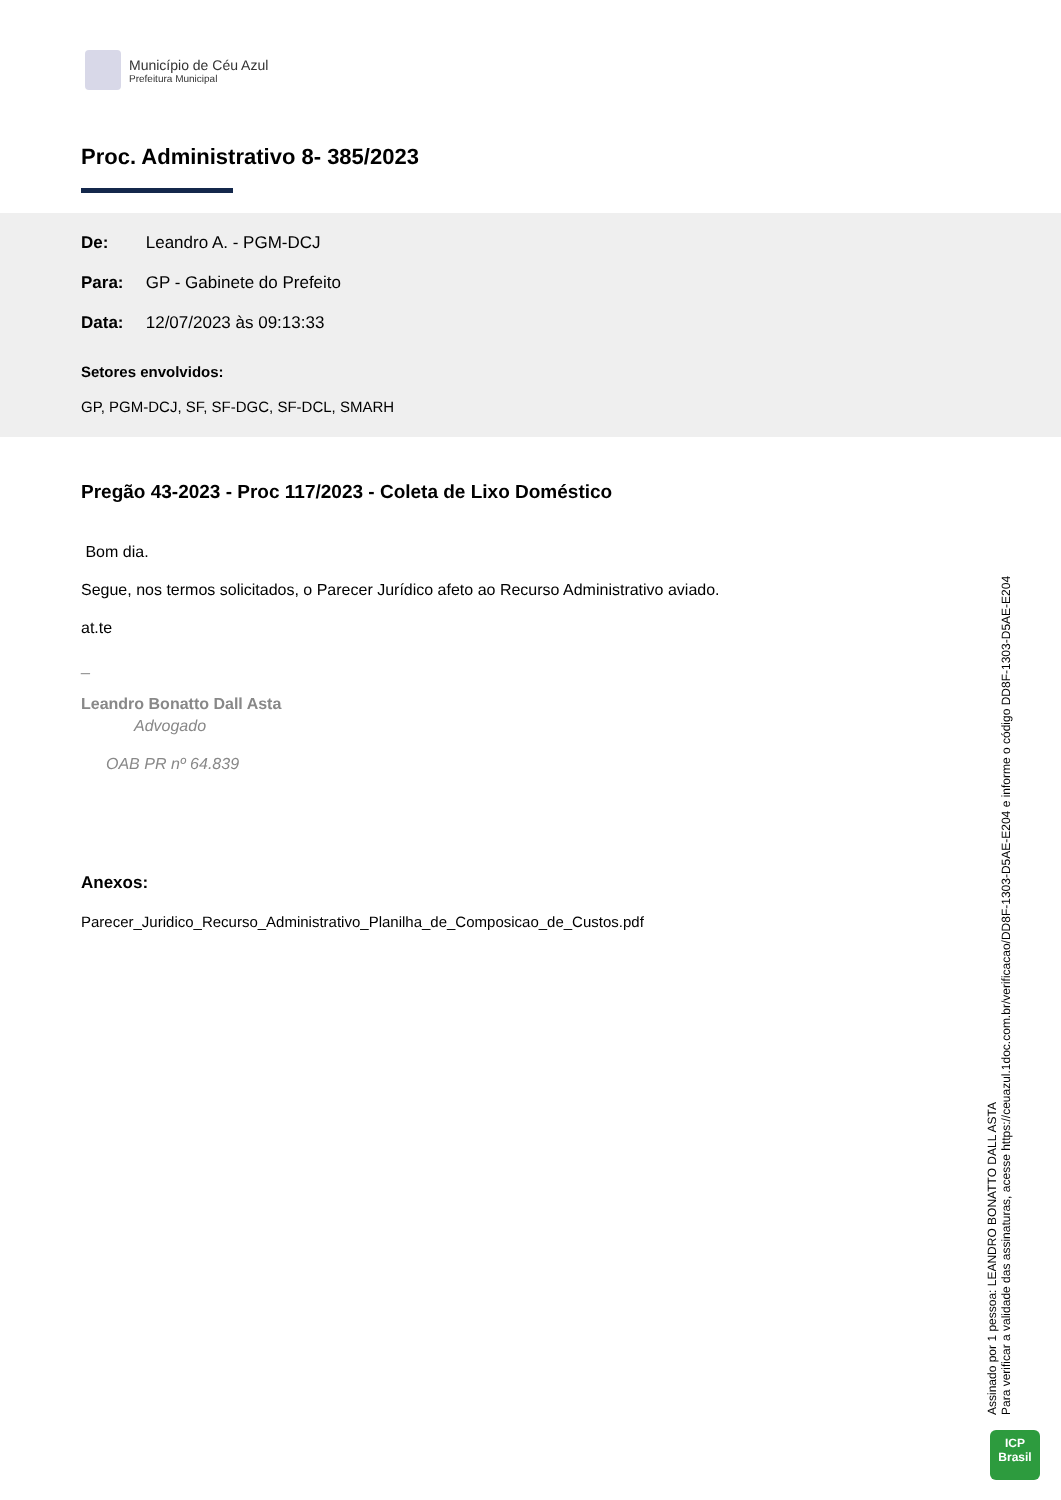Município de Céu Azul
Prefeitura Municipal
Proc. Administrativo 8- 385/2023
De: Leandro A. - PGM-DCJ
Para: GP - Gabinete do Prefeito
Data: 12/07/2023 às 09:13:33
Setores envolvidos:
GP, PGM-DCJ, SF, SF-DGC, SF-DCL, SMARH
Pregão 43-2023 - Proc 117/2023 - Coleta de Lixo Doméstico
Bom dia.
Segue, nos termos solicitados, o Parecer Jurídico afeto ao Recurso Administrativo aviado.
at.te
_
Leandro Bonatto Dall Asta
Advogado
OAB PR nº 64.839
Anexos:
Parecer_Juridico_Recurso_Administrativo_Planilha_de_Composicao_de_Custos.pdf
Assinado por 1 pessoa: LEANDRO BONATTO DALL ASTA
Para verificar a validade das assinaturas, acesse https://ceuazul.1doc.com.br/verificacao/DD8F-1303-D5AE-E204 e informe o código DD8F-1303-D5AE-E204
ICP
Brasil